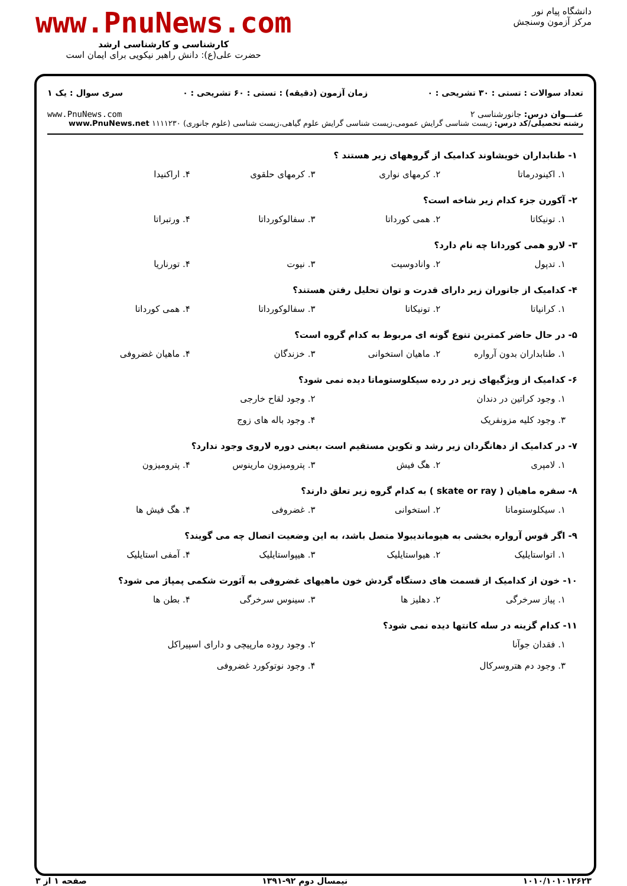دانشگاه پیام نور
مرکز آزمون وسنجش
www.PnuNews.com
کارشناسی و کارشناسی ارشد
حضرت علی(ع): دانش راهبر نیکویی برای ایمان است
تعداد سوالات : تستی : ۳۰ تشریحی : ۰ زمان آزمون (دقیقه) : تستی : ۶۰ تشریحی : ۰ سری سوال : یک ۱
عنـــوان درس: جانورشناسی ۲ www.PnuNews.com
رشته تحصیلی/کد درس: زیست شناسی گرایش عمومی،زیست شناسی گرایش علوم گیاهی،زیست شناسی (علوم جانوری) ۱۱۱۱۲۳۰ www.PnuNews.net
۱- طنابداران خویشاوند کدامیک از گروههای زیر هستند ؟
۱. اکینودرماتا ۲. کرمهای نواری ۳. کرمهای حلقوی ۴. اراکنیدا
۲- آکورن جزء کدام زیر شاخه است؟
۱. تونیکاتا ۲. همی کورداتا ۳. سفالوکورداتا ۴. ورتبراتا
۳- لارو همی کورداتا چه نام دارد؟
۱. تدپول ۲. وانادوسیت ۳. نیوت ۴. تورناریا
۴- کدامیک از جانوران زیر دارای قدرت و توان تحلیل رفتن هستند؟
۱. کرانیاتا ۲. تونیکاتا ۳. سفالوکورداتا ۴. همی کورداتا
۵- در حال حاضر کمترین تنوع گونه ای مربوط به کدام گروه است؟
۱. طنابداران بدون آرواره ۲. ماهیان استخوانی ۳. خزندگان ۴. ماهیان غضروفی
۶- کدامیک از ویژگیهای زیر در رده سیکلوستوماتا دیده نمی شود؟
۱. وجود کراتین در دندان ۲. وجود لقاح خارجی ۳. وجود کلیه مزونفریک ۴. وجود باله های زوج
۷- در کدامیک از دهانگردان زیر رشد و تکوین مستقیم است ،یعنی دوره لاروی وجود ندارد؟
۱. لامپری ۲. هگ فیش ۳. پترومیزون مارینوس ۴. پترومیزون
۸- سفره ماهیان ( skate or ray ) به کدام گروه زیر تعلق دارند؟
۱. سیکلوستوماتا ۲. استخوانی ۳. غضروفی ۴. هگ فیش ها
۹- اگر قوس آرواره بخشی به هیوماندیبولا متصل باشد، به این وضعیت اتصال چه می گویند؟
۱. اتواستایلیک ۲. هیواستایلیک ۳. هیپواستایلیک ۴. آمفی استایلیک
۱۰- خون از کدامیک از قسمت های دستگاه گردش خون ماهیهای غضروفی به آئورت شکمی پمپاژ می شود؟
۱. پیاز سرخرگی ۲. دهلیز ها ۳. سینوس سرخرگی ۴. بطن ها
۱۱- کدام گزینه در سله کانتها دیده نمی شود؟
۱. فقدان جوآنا ۲. وجود روده مارپیچی و دارای اسپیراکل ۳. وجود دم هتروسرکال ۴. وجود نوتوکورد غضروفی
۱۰۱۰/۱۰۱۰۱۲۶۲۳ نیمسال دوم ۹۲-۱۳۹۱ صفحه ۱ از ۳